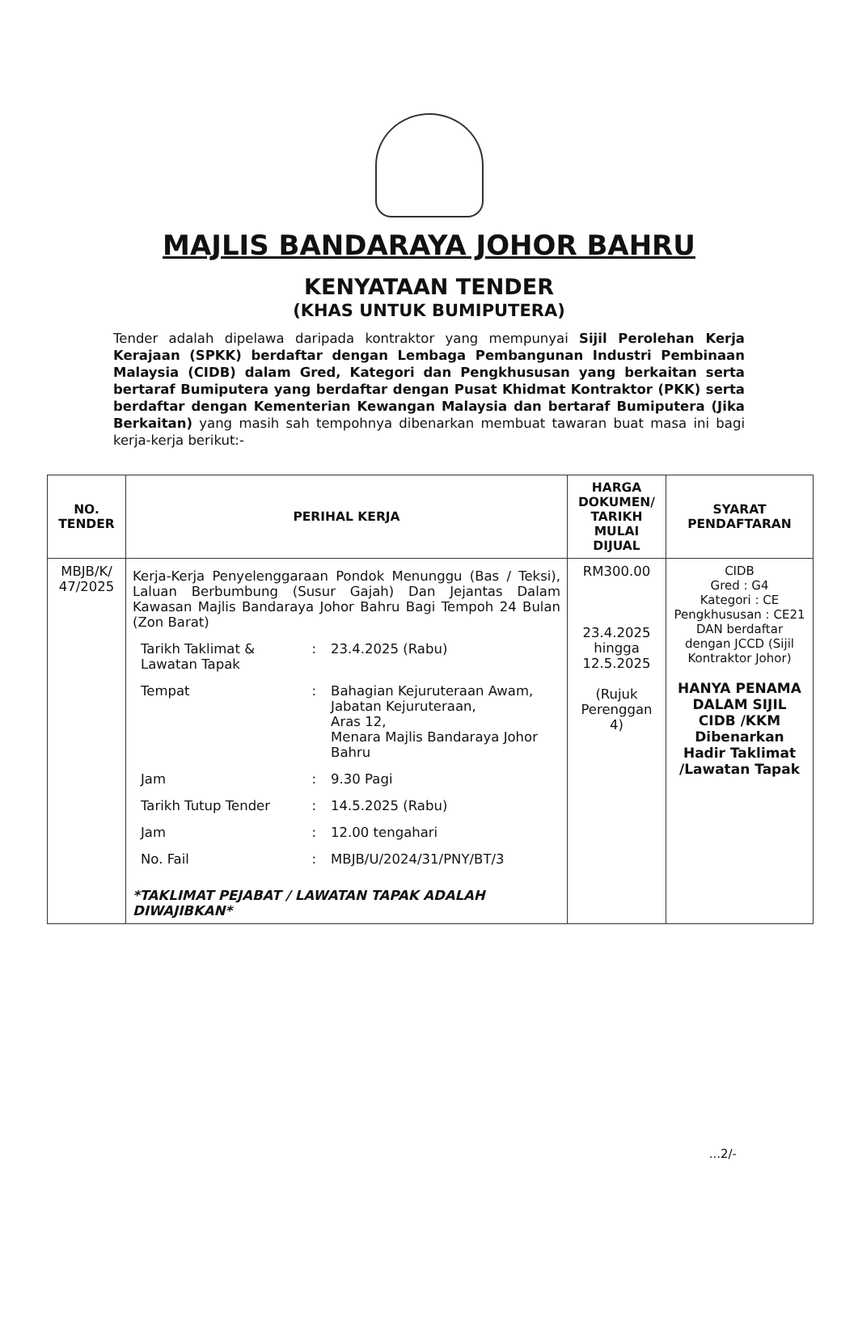MAJLIS BANDARAYA JOHOR BAHRU
KENYATAAN TENDER
(KHAS UNTUK BUMIPUTERA)
Tender adalah dipelawa daripada kontraktor yang mempunyai Sijil Perolehan Kerja Kerajaan (SPKK) berdaftar dengan Lembaga Pembangunan Industri Pembinaan Malaysia (CIDB) dalam Gred, Kategori dan Pengkhususan yang berkaitan serta bertaraf Bumiputera yang berdaftar dengan Pusat Khidmat Kontraktor (PKK) serta berdaftar dengan Kementerian Kewangan Malaysia dan bertaraf Bumiputera (Jika Berkaitan) yang masih sah tempohnya dibenarkan membuat tawaran buat masa ini bagi kerja-kerja berikut:-
| NO. TENDER | PERIHAL KERJA | HARGA DOKUMEN/ TARIKH MULAI DIJUAL | SYARAT PENDAFTARAN |
| --- | --- | --- | --- |
| MBJB/K/ 47/2025 | Kerja-Kerja Penyelenggaraan Pondok Menunggu (Bas / Teksi), Laluan Berbumbung (Susur Gajah) Dan Jejantas Dalam Kawasan Majlis Bandaraya Johor Bahru Bagi Tempoh 24 Bulan (Zon Barat) / Tarikh Taklimat & Lawatan Tapak / : / 23.4.2025 (Rabu) / / Tempat / : / Bahagian Kejuruteraan Awam, Jabatan Kejuruteraan, Aras 12, Menara Majlis Bandaraya Johor Bahru / / Jam / : / 9.30 Pagi / / Tarikh Tutup Tender / : / 14.5.2025 (Rabu) / / Jam / : / 12.00 tengahari / / No. Fail / : / MBJB/U/2024/31/PNY/BT/3 / *TAKLIMAT PEJABAT / LAWATAN TAPAK ADALAH DIWAJIBKAN* | RM300.00 23.4.2025 hingga 12.5.2025 (Rujuk Perenggan 4) | CIDB Gred : G4 Kategori : CE Pengkhususan : CE21 DAN berdaftar dengan JCCD (Sijil Kontraktor Johor) HANYA PENAMA DALAM SIJIL CIDB /KKM Dibenarkan Hadir Taklimat /Lawatan Tapak |
...2/-